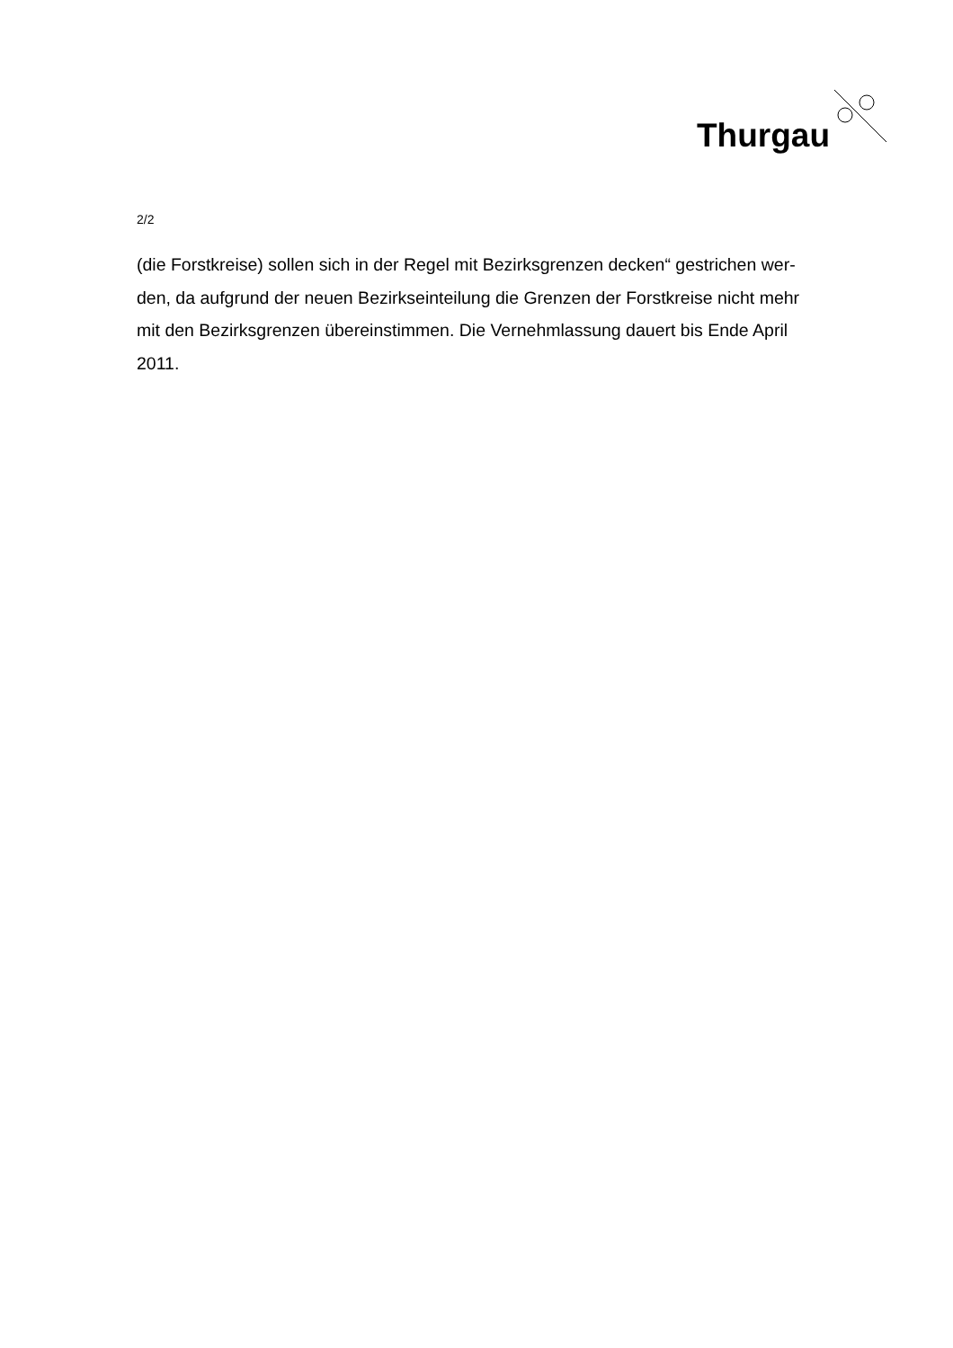Thurgau
2/2
(die Forstkreise) sollen sich in der Regel mit Bezirksgrenzen decken“ gestrichen wer-
den, da aufgrund der neuen Bezirkseinteilung die Grenzen der Forstkreise nicht mehr
mit den Bezirksgrenzen übereinstimmen. Die Vernehmlassung dauert bis Ende April
2011.